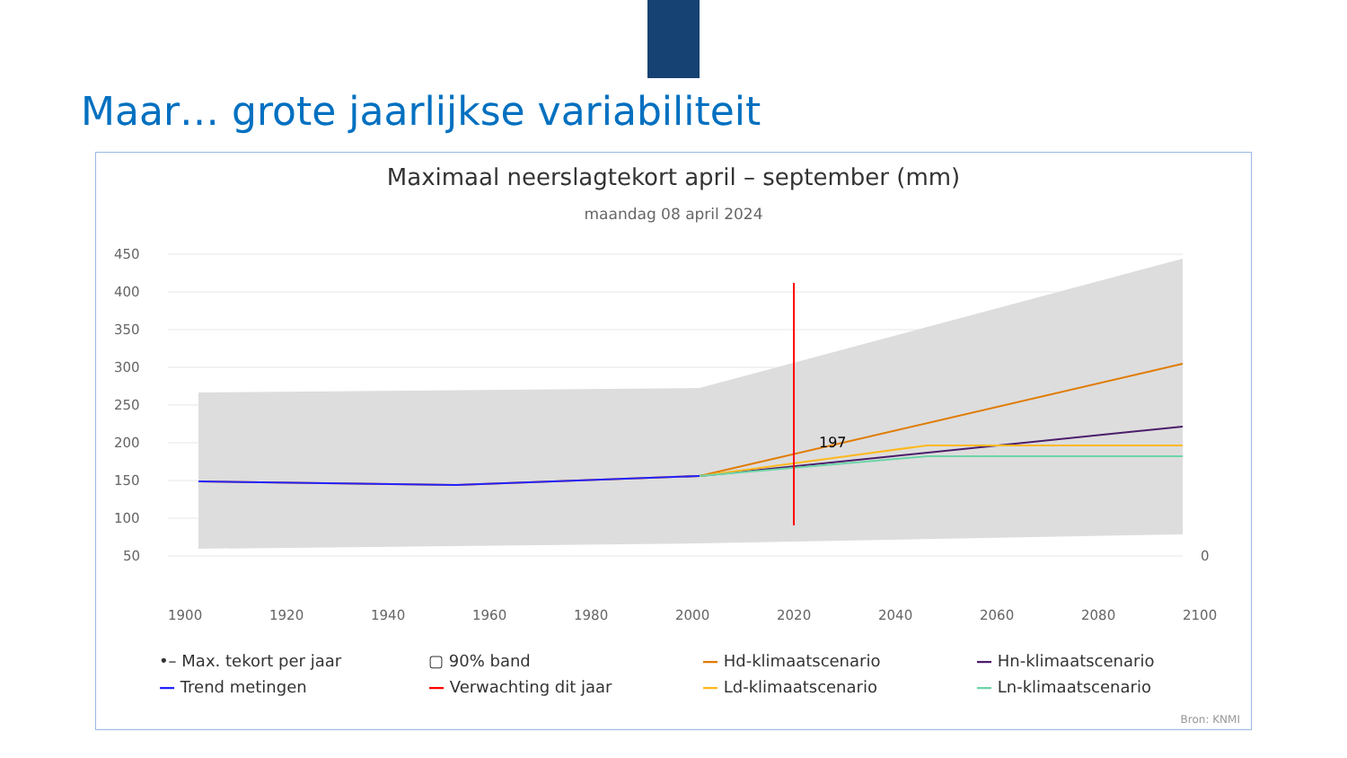Maar… grote jaarlijkse variabiliteit
Maximaal neerslagtekort april – september (mm)
maandag 08 april 2024
450
400
350
300
250
200
150
100
50
0
1900
1920
1940
1960
1980
2000
2020
2040
2060
2080
2100
197
•– Max. tekort per jaar ▢ 90% band — Hd-klimaatscenario — Hn-klimaatscenario — Trend metingen — Verwachting dit jaar — Ld-klimaatscenario — Ln-klimaatscenario
Bron: KNMI